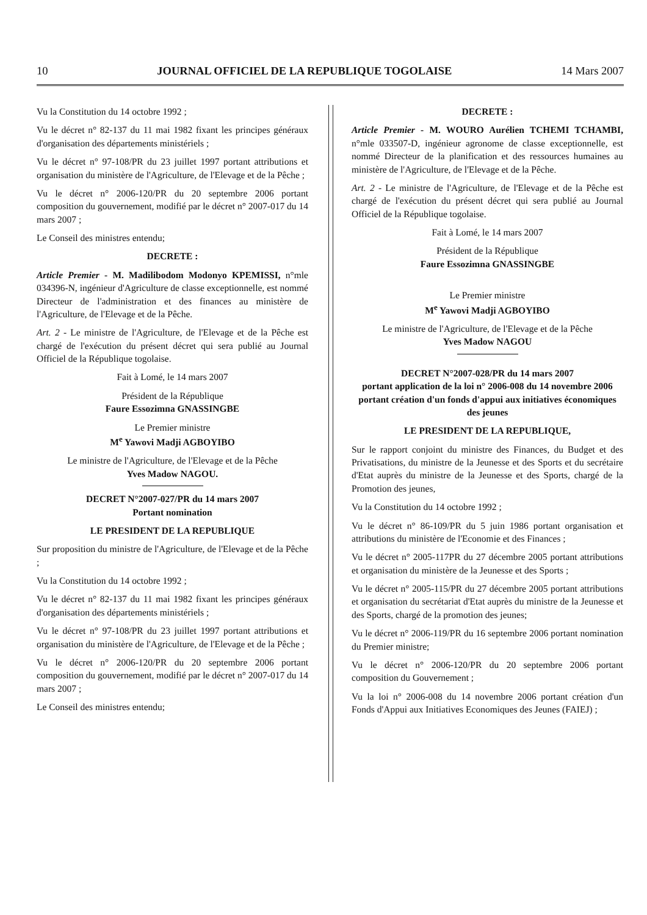10 JOURNAL OFFICIEL DE LA REPUBLIQUE TOGOLAISE 14 Mars 2007
Vu la Constitution du 14 octobre 1992 ;
Vu le décret n° 82-137 du 11 mai 1982 fixant les principes généraux d'organisation des départements ministériels ;
Vu le décret n° 97-108/PR du 23 juillet 1997 portant attributions et organisation du ministère de l'Agriculture, de l'Elevage et de la Pêche ;
Vu le décret n° 2006-120/PR du 20 septembre 2006 portant composition du gouvernement, modifié par le décret n° 2007-017 du 14 mars 2007 ;
Le Conseil des ministres entendu;
DECRETE :
Article Premier - M. Madilibodom Modonyo KPEMISSI, n°mle 034396-N, ingénieur d'Agriculture de classe exceptionnelle, est nommé Directeur de l'administration et des finances au ministère de l'Agriculture, de l'Elevage et de la Pêche.
Art. 2 - Le ministre de l'Agriculture, de l'Elevage et de la Pêche est chargé de l'exécution du présent décret qui sera publié au Journal Officiel de la République togolaise.
Fait à Lomé, le 14 mars 2007
Président de la République
Faure Essozimna GNASSINGBE
Le Premier ministre
M<sup>e</sup> Yawovi Madji AGBOYIBO
Le ministre de l'Agriculture, de l'Elevage et de la Pêche
Yves Madow NAGOU.
DECRET N°2007-027/PR du 14 mars 2007
Portant nomination
LE PRESIDENT DE LA REPUBLIQUE
Sur proposition du ministre de l'Agriculture, de l'Elevage et de la Pêche ;
Vu la Constitution du 14 octobre 1992 ;
Vu le décret n° 82-137 du 11 mai 1982 fixant les principes généraux d'organisation des départements ministériels ;
Vu le décret n° 97-108/PR du 23 juillet 1997 portant attributions et organisation du ministère de l'Agriculture, de l'Elevage et de la Pêche ;
Vu le décret n° 2006-120/PR du 20 septembre 2006 portant composition du gouvernement, modifié par le décret n° 2007-017 du 14 mars 2007 ;
Le Conseil des ministres entendu;
DECRETE :
Article Premier - M. WOURO Aurélien TCHEMI TCHAMBI, n°mle 033507-D, ingénieur agronome de classe exceptionnelle, est nommé Directeur de la planification et des ressources humaines au ministère de l'Agriculture, de l'Elevage et de la Pêche.
Art. 2 - Le ministre de l'Agriculture, de l'Elevage et de la Pêche est chargé de l'exécution du présent décret qui sera publié au Journal Officiel de la République togolaise.
Fait à Lomé, le 14 mars 2007
Président de la République
Faure Essozimna GNASSINGBE
Le Premier ministre
M<sup>e</sup> Yawovi Madji AGBOYIBO
Le ministre de l'Agriculture, de l'Elevage et de la Pêche
Yves Madow NAGOU
DECRET N°2007-028/PR du 14 mars 2007
portant application de la loi n° 2006-008 du 14 novembre 2006 portant création d'un fonds d'appui aux initiatives économiques des jeunes
LE PRESIDENT DE LA REPUBLIQUE,
Sur le rapport conjoint du ministre des Finances, du Budget et des Privatisations, du ministre de la Jeunesse et des Sports et du secrétaire d'Etat auprès du ministre de la Jeunesse et des Sports, chargé de la Promotion des jeunes,
Vu la Constitution du 14 octobre 1992 ;
Vu le décret n° 86-109/PR du 5 juin 1986 portant organisation et attributions du ministère de l'Economie et des Finances ;
Vu le décret n° 2005-117PR du 27 décembre 2005 portant attributions et organisation du ministère de la Jeunesse et des Sports ;
Vu le décret n° 2005-115/PR du 27 décembre 2005 portant attributions et organisation du secrétariat d'Etat auprès du ministre de la Jeunesse et des Sports, chargé de la promotion des jeunes;
Vu le décret n° 2006-119/PR du 16 septembre 2006 portant nomination du Premier ministre;
Vu le décret n° 2006-120/PR du 20 septembre 2006 portant composition du Gouvernement ;
Vu la loi n° 2006-008 du 14 novembre 2006 portant création d'un Fonds d'Appui aux Initiatives Economiques des Jeunes (FAIEJ) ;